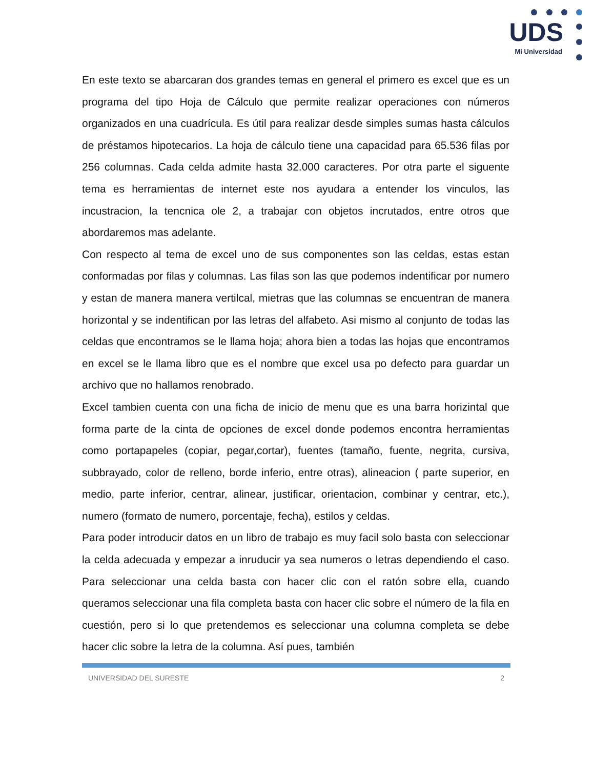UDS
Mi Universidad
En este texto se abarcaran dos grandes temas en general el primero es excel que es un programa del tipo Hoja de Cálculo que permite realizar operaciones con números organizados en una cuadrícula. Es útil para realizar desde simples sumas hasta cálculos de préstamos hipotecarios. La hoja de cálculo tiene una capacidad para 65.536 filas por 256 columnas. Cada celda admite hasta 32.000 caracteres. Por otra parte el siguente tema es herramientas de internet este nos ayudara a entender los vinculos, las incustracion, la tencnica ole 2, a trabajar con objetos incrutados, entre otros que abordaremos mas adelante.
Con respecto al tema de excel uno de sus componentes son las celdas, estas estan conformadas por filas y columnas. Las filas son las que podemos indentificar por numero y estan de manera manera vertilcal, mietras que las columnas se encuentran de manera horizontal y se indentifican por las letras del alfabeto. Asi mismo al conjunto de todas las celdas que encontramos se le llama hoja; ahora bien a todas las hojas que encontramos en excel se le llama libro que es el nombre que excel usa po defecto para guardar un archivo que no hallamos renobrado.
Excel tambien cuenta con una ficha de inicio de menu que es una barra horizintal que forma parte de la cinta de opciones de excel donde podemos encontra herramientas como portapapeles (copiar, pegar,cortar), fuentes (tamaño, fuente, negrita, cursiva, subbrayado, color de relleno, borde inferio, entre otras), alineacion ( parte superior, en medio, parte inferior, centrar, alinear, justificar, orientacion, combinar y centrar, etc.), numero (formato de numero, porcentaje, fecha), estilos y celdas.
Para poder introducir datos en un libro de trabajo es muy facil solo basta con seleccionar la celda adecuada y empezar a inruducir ya sea numeros o letras dependiendo el caso. Para seleccionar una celda basta con hacer clic con el ratón sobre ella, cuando queramos seleccionar una fila completa basta con hacer clic sobre el número de la fila en cuestión, pero si lo que pretendemos es seleccionar una columna completa se debe hacer clic sobre la letra de la columna. Así pues, también
UNIVERSIDAD DEL SURESTE 2